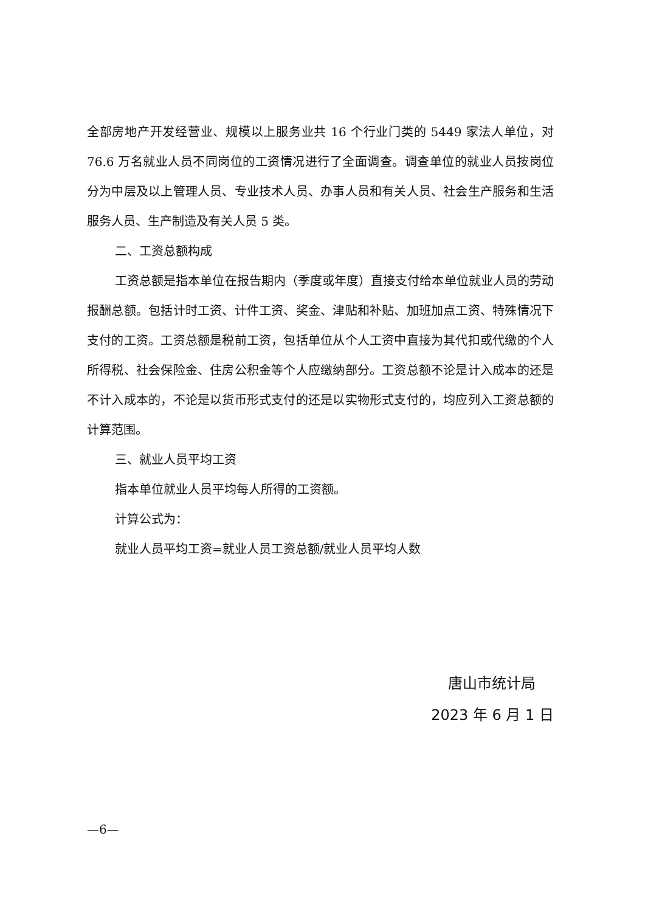全部房地产开发经营业、规模以上服务业共 16 个行业门类的 5449 家法人单位，对 76.6 万名就业人员不同岗位的工资情况进行了全面调查。调查单位的就业人员按岗位分为中层及以上管理人员、专业技术人员、办事人员和有关人员、社会生产服务和生活服务人员、生产制造及有关人员 5 类。
二、工资总额构成
工资总额是指本单位在报告期内（季度或年度）直接支付给本单位就业人员的劳动报酬总额。包括计时工资、计件工资、奖金、津贴和补贴、加班加点工资、特殊情况下支付的工资。工资总额是税前工资，包括单位从个人工资中直接为其代扣或代缴的个人所得税、社会保险金、住房公积金等个人应缴纳部分。工资总额不论是计入成本的还是不计入成本的，不论是以货币形式支付的还是以实物形式支付的，均应列入工资总额的计算范围。
三、就业人员平均工资
指本单位就业人员平均每人所得的工资额。
计算公式为：
就业人员平均工资=就业人员工资总额/就业人员平均人数
唐山市统计局
2023 年 6 月 1 日
—6—